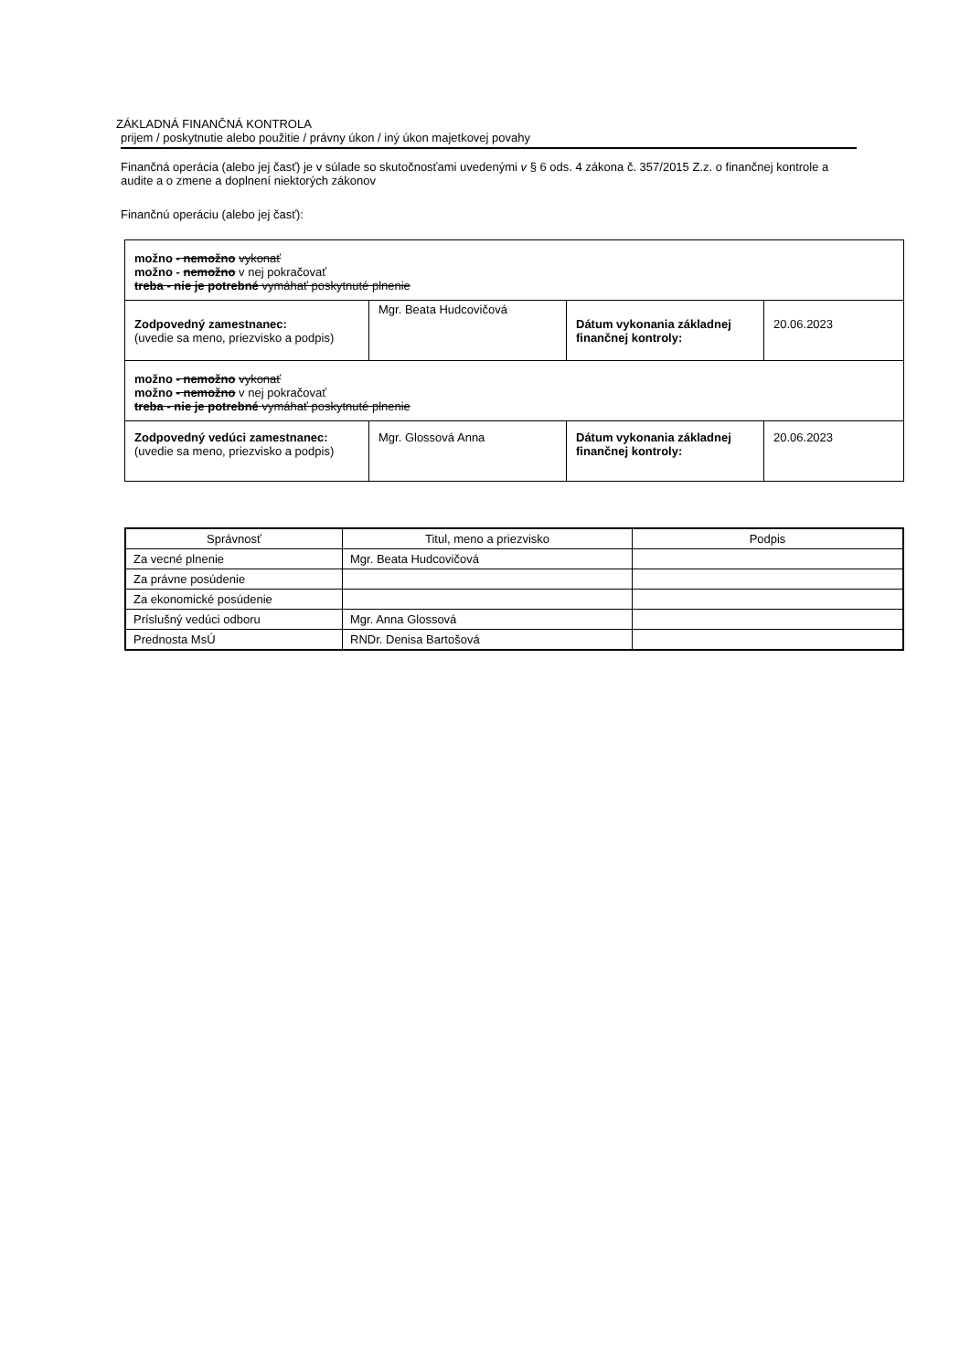ZÁKLADNÁ FINANČNÁ KONTROLA
prijem / poskytnutie alebo použitie / právny úkon / iný úkon majetkovej povahy
Finančná operácia (alebo jej časť) je v súlade so skutočnosťami uvedenými v § 6 ods. 4 zákona č. 357/2015 Z.z. o finančnej kontrole a audite a o zmene a doplnení niektorých zákonov
Finančnú operáciu (alebo jej časť):
| možno - nemožno vykonať možno - nemožno v nej pokračovať treba - nie je potrebné vymáhať poskytnuté plnenie | | | |
| Zodpovedný zamestnanec: (uvedie sa meno, priezvisko a podpis) | Mgr. Beata Hudcovičová | Dátum vykonania základnej finančnej kontroly: | 20.06.2023 |
| možno - nemožno vykonať možno - nemožno v nej pokračovať treba - nie je potrebné vymáhať poskytnuté plnenie | | | |
| Zodpovedný vedúci zamestnanec: (uvedie sa meno, priezvisko a podpis) | Mgr. Glossová Anna | Dátum vykonania základnej finančnej kontroly: | 20.06.2023 |
| Správnosť | Titul, meno a priezvisko | Podpis |
| --- | --- | --- |
| Za vecné plnenie | Mgr. Beata Hudcovičová | |
| Za právne posúdenie | | |
| Za ekonomické posúdenie | | |
| Príslušný vedúci odboru | Mgr. Anna Glossová | |
| Prednosta MsÚ | RNDr. Denisa Bartošová | |